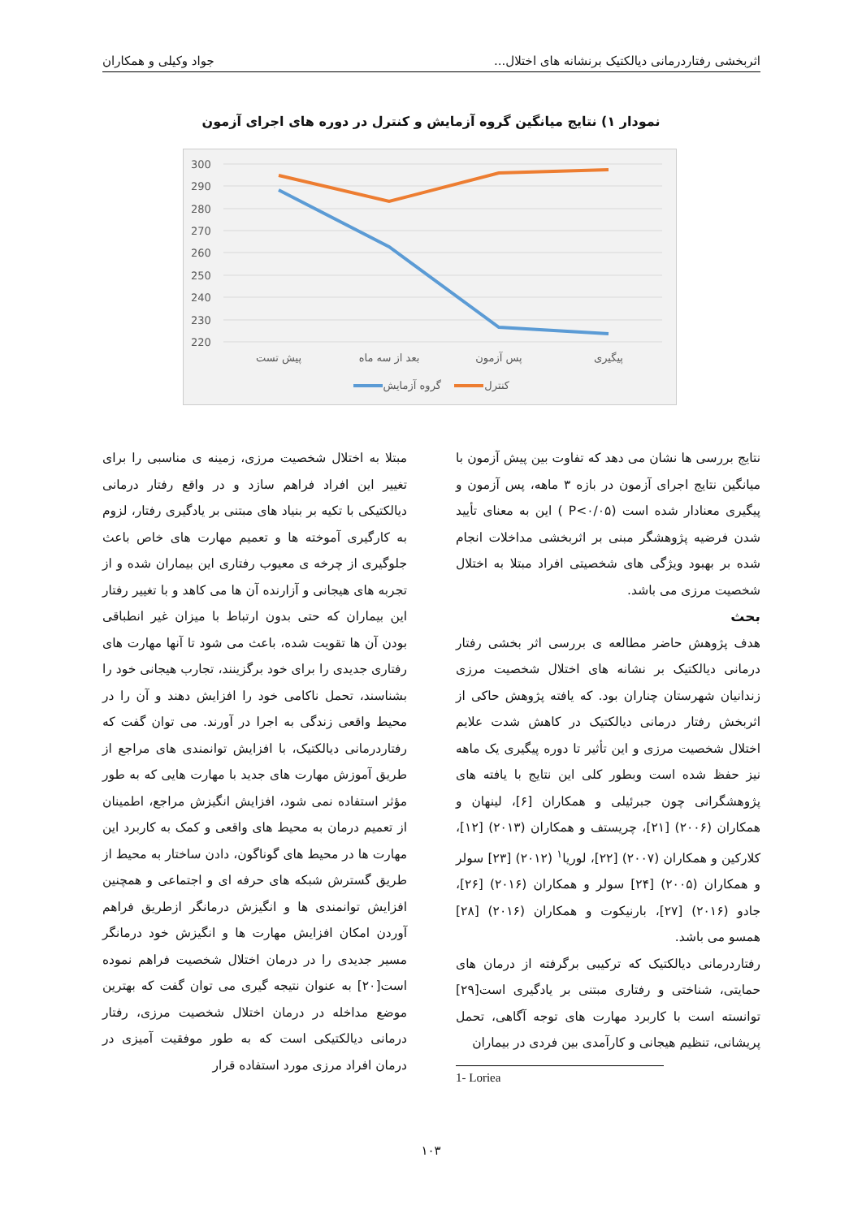اثربخشی رفتاردرمانی دیالکتیک برنشانه های اختلال... جواد وکیلی و همکاران
نمودار ۱) نتایج میانگین گروه آزمایش و کنترل در دوره های اجرای آزمون
300
290
280
270
260
250
240
230
220
پیش تست
بعد از سه ماه
پس آزمون
پیگیری
گروه آزمایش
کنترل
نتایج بررسی ها نشان می دهد که تفاوت بین پیش آزمون با میانگین نتایج اجرای آزمون در بازه ۳ ماهه، پس آزمون و پیگیری معنادار شده است (P<۰/۰۵ ) این به معنای تأیید شدن فرضیه پژوهشگر مبنی بر اثربخشی مداخلات انجام شده بر بهبود ویژگی های شخصیتی افراد مبتلا به اختلال شخصیت مرزی می باشد.
بحث
هدف پژوهش حاضر مطالعه ی بررسی اثر بخشی رفتار درمانی دیالکتیک بر نشانه های اختلال شخصیت مرزی زندانیان شهرستان چناران بود. که یافته پژوهش حاکی از اثربخش رفتار درمانی دیالکتیک در کاهش شدت علایم اختلال شخصیت مرزی و این تأثیر تا دوره پیگیری یک ماهه نیز حفظ شده است وبطور کلی این نتایج با یافته های پژوهشگرانی چون جبرئیلی و همکاران [۶]، لینهان و همکاران (۲۰۰۶) [۲۱]، چریستف و همکاران (۲۰۱۳) [۱۲]، کلارکین و همکاران (۲۰۰۷) [۲۲]، لوریا<sup>۱</sup> (۲۰۱۲) [۲۳] سولر و همکاران (۲۰۰۵) [۲۴] سولر و همکاران (۲۰۱۶) [۲۶]، جادو (۲۰۱۶) [۲۷]، بارنیکوت و همکاران (۲۰۱۶) [۲۸] همسو می باشد.
رفتاردرمانی دیالکتیک که ترکیبی برگرفته از درمان های حمایتی، شناختی و رفتاری مبتنی بر یادگیری است[۲۹] توانسته است با کاربرد مهارت های توجه آگاهی، تحمل پریشانی، تنظیم هیجانی و کارآمدی بین فردی در بیماران
مبتلا به اختلال شخصیت مرزی، زمینه ی مناسبی را برای تغییر این افراد فراهم سازد و در واقع رفتار درمانی دیالکتیکی با تکیه بر بنیاد های مبتنی بر یادگیری رفتار، لزوم به کارگیری آموخته ها و تعمیم مهارت های خاص باعث جلوگیری از چرخه ی معیوب رفتاری این بیماران شده و از تجربه های هیجانی و آزارنده آن ها می کاهد و با تغییر رفتار این بیماران که حتی بدون ارتباط با میزان غیر انطباقی بودن آن ها تقویت شده، باعث می شود تا آنها مهارت های رفتاری جدیدی را برای خود برگزینند، تجارب هیجانی خود را بشناسند، تحمل ناکامی خود را افزایش دهند و آن را در محیط واقعی زندگی به اجرا در آورند. می توان گفت که رفتاردرمانی دیالکتیک، با افزایش توانمندی های مراجع از طریق آموزش مهارت های جدید با مهارت هایی که به طور مؤثر استفاده نمی شود، افزایش انگیزش مراجع، اطمینان از تعمیم درمان به محیط های واقعی و کمک به کاربرد این مهارت ها در محیط های گوناگون، دادن ساختار به محیط از طریق گسترش شبکه های حرفه ای و اجتماعی و همچنین افزایش توانمندی ها و انگیزش درمانگر ازطریق فراهم آوردن امکان افزایش مهارت ها و انگیزش خود درمانگر مسیر جدیدی را در درمان اختلال شخصیت فراهم نموده است[۲۰] به عنوان نتیجه گیری می توان گفت که بهترین موضع مداخله در درمان اختلال شخصیت مرزی، رفتار درمانی دیالکتیکی است که به طور موفقیت آمیزی در درمان افراد مرزی مورد استفاده قرار
1- Loriea
۱۰۳